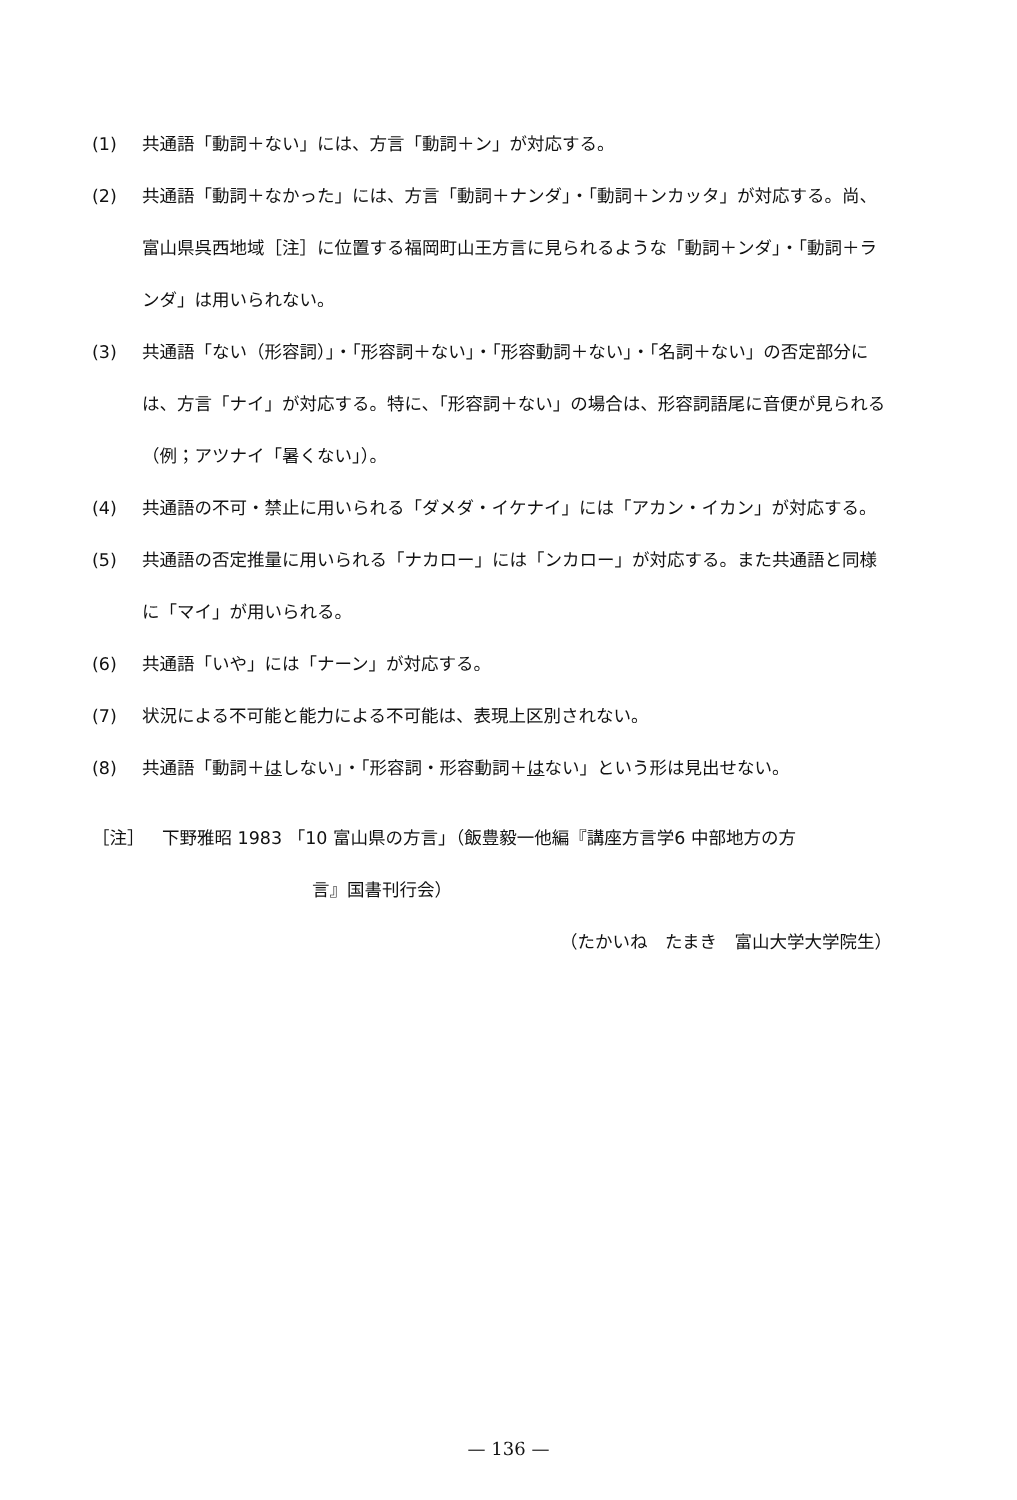(1) 共通語「動詞＋ない」には、方言「動詞＋ン」が対応する。
(2) 共通語「動詞＋なかった」には、方言「動詞＋ナンダ」・「動詞＋ンカッタ」が対応する。尚、富山県呉西地域［注］に位置する福岡町山王方言に見られるような「動詞＋ンダ」・「動詞＋ランダ」は用いられない。
(3) 共通語「ない（形容詞）」・「形容詞＋ない」・「形容動詞＋ない」・「名詞＋ない」の否定部分には、方言「ナイ」が対応する。特に、「形容詞＋ない」の場合は、形容詞語尾に音便が見られる（例；アツナイ「暑くない」）。
(4) 共通語の不可・禁止に用いられる「ダメダ・イケナイ」には「アカン・イカン」が対応する。
(5) 共通語の否定推量に用いられる「ナカロー」には「ンカロー」が対応する。また共通語と同様に「マイ」が用いられる。
(6) 共通語「いや」には「ナーン」が対応する。
(7) 状況による不可能と能力による不可能は、表現上区別されない。
(8) 共通語「動詞＋はしない」・「形容詞・形容動詞＋はない」という形は見出せない。
［注］ 下野雅昭 1983 「10 富山県の方言」（飯豊毅一他編『講座方言学6 中部地方の方
言』国書刊行会）
（たかいね　たまき　富山大学大学院生）
— 136 —